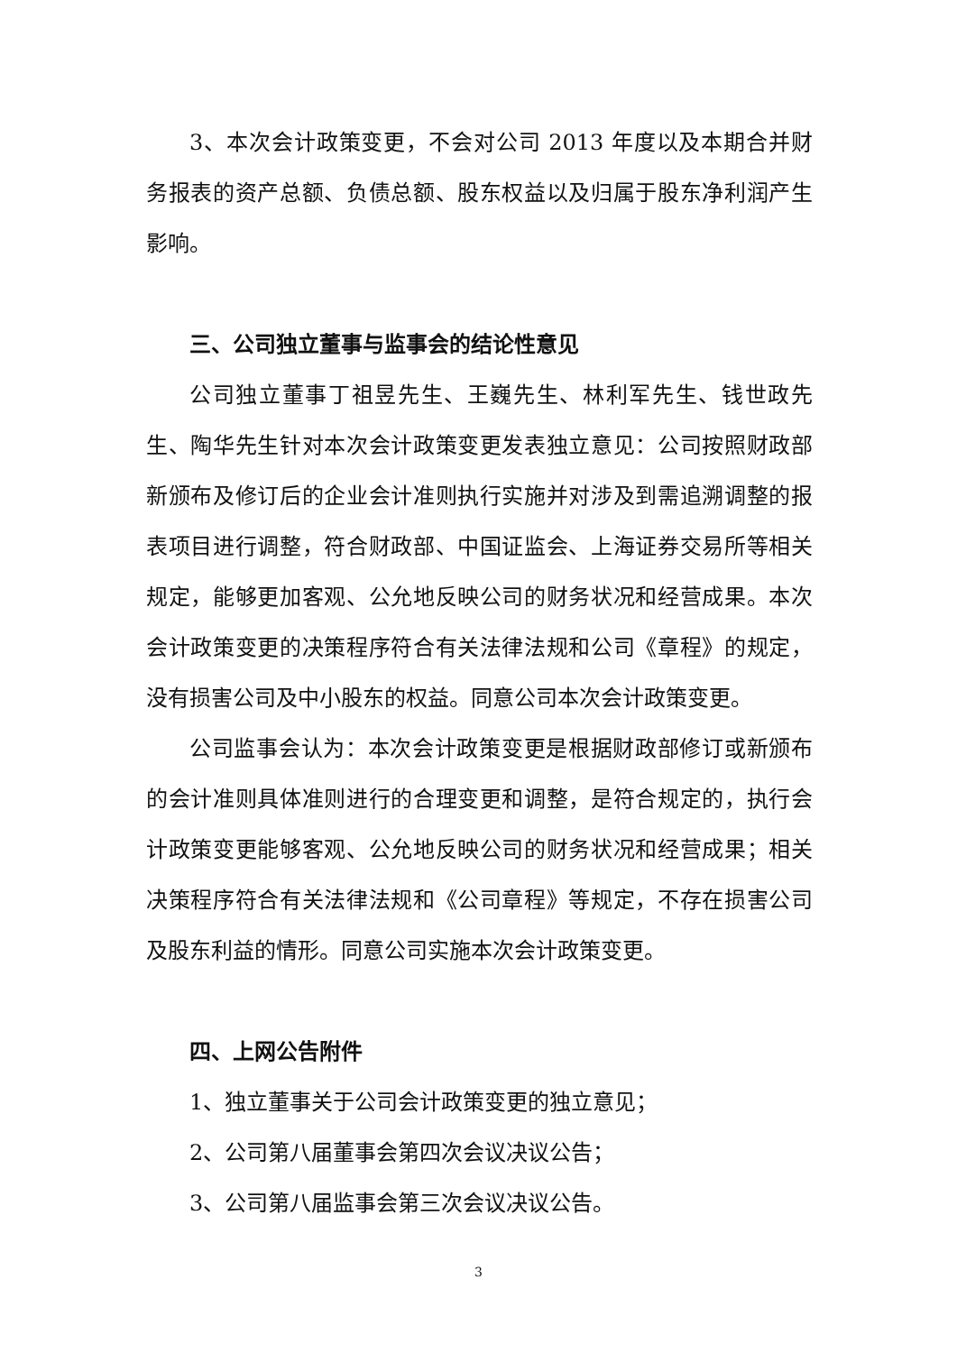3、本次会计政策变更，不会对公司 2013 年度以及本期合并财务报表的资产总额、负债总额、股东权益以及归属于股东净利润产生影响。
三、公司独立董事与监事会的结论性意见
公司独立董事丁祖昱先生、王巍先生、林利军先生、钱世政先生、陶华先生针对本次会计政策变更发表独立意见：公司按照财政部新颁布及修订后的企业会计准则执行实施并对涉及到需追溯调整的报表项目进行调整，符合财政部、中国证监会、上海证券交易所等相关规定，能够更加客观、公允地反映公司的财务状况和经营成果。本次会计政策变更的决策程序符合有关法律法规和公司《章程》的规定，没有损害公司及中小股东的权益。同意公司本次会计政策变更。
公司监事会认为：本次会计政策变更是根据财政部修订或新颁布的会计准则具体准则进行的合理变更和调整，是符合规定的，执行会计政策变更能够客观、公允地反映公司的财务状况和经营成果；相关决策程序符合有关法律法规和《公司章程》等规定，不存在损害公司及股东利益的情形。同意公司实施本次会计政策变更。
四、上网公告附件
1、独立董事关于公司会计政策变更的独立意见；
2、公司第八届董事会第四次会议决议公告；
3、公司第八届监事会第三次会议决议公告。
3